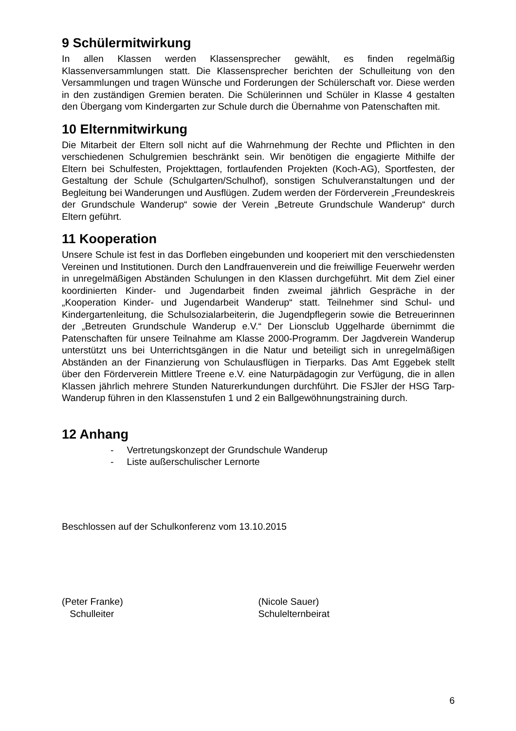9 Schülermitwirkung
In allen Klassen werden Klassensprecher gewählt, es finden regelmäßig Klassenversammlungen statt. Die Klassensprecher berichten der Schulleitung von den Versammlungen und tragen Wünsche und Forderungen der Schülerschaft vor. Diese werden in den zuständigen Gremien beraten. Die Schülerinnen und Schüler in Klasse 4 gestalten den Übergang vom Kindergarten zur Schule durch die Übernahme von Patenschaften mit.
10 Elternmitwirkung
Die Mitarbeit der Eltern soll nicht auf die Wahrnehmung der Rechte und Pflichten in den verschiedenen Schulgremien beschränkt sein. Wir benötigen die engagierte Mithilfe der Eltern bei Schulfesten, Projekttagen, fortlaufenden Projekten (Koch-AG), Sportfesten, der Gestaltung der Schule (Schulgarten/Schulhof), sonstigen Schulveranstaltungen und der Begleitung bei Wanderungen und Ausflügen. Zudem werden der Förderverein „Freundeskreis der Grundschule Wanderup“ sowie der Verein „Betreute Grundschule Wanderup“ durch Eltern geführt.
11 Kooperation
Unsere Schule ist fest in das Dorfleben eingebunden und kooperiert mit den verschiedensten Vereinen und Institutionen. Durch den Landfrauenverein und die freiwillige Feuerwehr werden in unregelmäßigen Abständen Schulungen in den Klassen durchgeführt. Mit dem Ziel einer koordinierten Kinder- und Jugendarbeit finden zweimal jährlich Gespräche in der „Kooperation Kinder- und Jugendarbeit Wanderup“ statt. Teilnehmer sind Schul- und Kindergartenleitung, die Schulsozialarbeiterin, die Jugendpflegerin sowie die Betreuerinnen der „Betreuten Grundschule Wanderup e.V.“ Der Lionsclub Uggelharde übernimmt die Patenschaften für unsere Teilnahme am Klasse 2000-Programm. Der Jagdverein Wanderup unterstützt uns bei Unterrichtsgängen in die Natur und beteiligt sich in unregelmäßigen Abständen an der Finanzierung von Schulausflügen in Tierparks. Das Amt Eggebek stellt über den Förderverein Mittlere Treene e.V. eine Naturpädagogin zur Verfügung, die in allen Klassen jährlich mehrere Stunden Naturerkundungen durchführt. Die FSJler der HSG Tarp-Wanderup führen in den Klassenstufen 1 und 2 ein Ballgewöhnungstraining durch.
12 Anhang
- Vertretungskonzept der Grundschule Wanderup
- Liste außerschulischer Lernorte
Beschlossen auf der Schulkonferenz vom 13.10.2015
(Peter Franke)
Schulleiter
(Nicole Sauer)
Schulelternbeirat
6